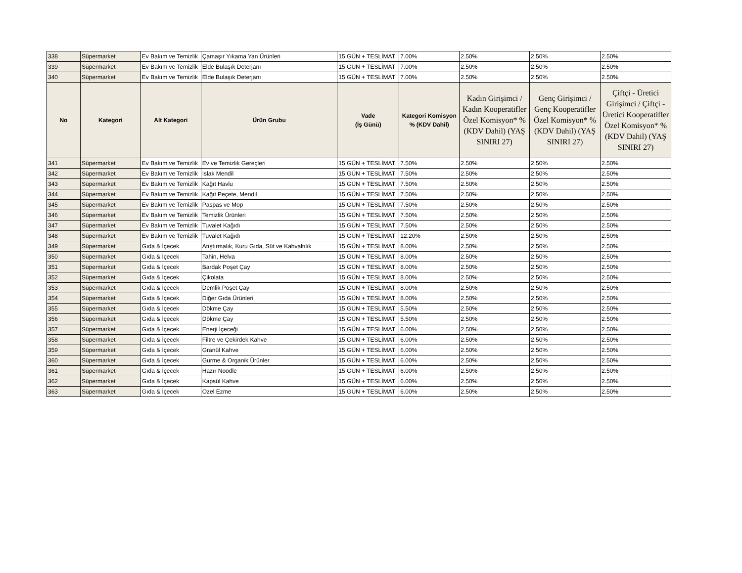| 338 | Süpermarket | Ev Bakım ve Temizlik | Çamaşır Yıkama Yan Ürünleri | 15 GÜN + TESLİMAT | 7.00% | 2.50% | 2.50% | 2.50% |
| 339 | Süpermarket | Ev Bakım ve Temizlik | Elde Bulaşık Deterjanı | 15 GÜN + TESLİMAT | 7.00% | 2.50% | 2.50% | 2.50% |
| 340 | Süpermarket | Ev Bakım ve Temizlik | Elde Bulaşık Deterjanı | 15 GÜN + TESLİMAT | 7.00% | 2.50% | 2.50% | 2.50% |
| No | Kategori | Alt Kategori | Ürün Grubu | Vade (İş Günü) | Kategori Komisyon % (KDV Dahil) | Kadın Girişimci / Kadın Kooperatifler Özel Komisyon* % (KDV Dahil) (YAŞ SINIRI 27) | Genç Girişimci / Genç Kooperatifler Özel Komisyon* % (KDV Dahil) (YAŞ SINIRI 27) | Çiftçi - Üretici Girişimci / Çiftçi - Üretici Kooperatifler Özel Komisyon* % (KDV Dahil) (YAŞ SINIRI 27) |
| 341 | Süpermarket | Ev Bakım ve Temizlik | Ev ve Temizlik Gereçleri | 15 GÜN + TESLİMAT | 7.50% | 2.50% | 2.50% | 2.50% |
| 342 | Süpermarket | Ev Bakım ve Temizlik | Islak Mendil | 15 GÜN + TESLİMAT | 7.50% | 2.50% | 2.50% | 2.50% |
| 343 | Süpermarket | Ev Bakım ve Temizlik | Kağıt Havlu | 15 GÜN + TESLİMAT | 7.50% | 2.50% | 2.50% | 2.50% |
| 344 | Süpermarket | Ev Bakım ve Temizlik | Kağıt Peçete, Mendil | 15 GÜN + TESLİMAT | 7.50% | 2.50% | 2.50% | 2.50% |
| 345 | Süpermarket | Ev Bakım ve Temizlik | Paspas ve Mop | 15 GÜN + TESLİMAT | 7.50% | 2.50% | 2.50% | 2.50% |
| 346 | Süpermarket | Ev Bakım ve Temizlik | Temizlik Ürünleri | 15 GÜN + TESLİMAT | 7.50% | 2.50% | 2.50% | 2.50% |
| 347 | Süpermarket | Ev Bakım ve Temizlik | Tuvalet Kağıdı | 15 GÜN + TESLİMAT | 7.50% | 2.50% | 2.50% | 2.50% |
| 348 | Süpermarket | Ev Bakım ve Temizlik | Tuvalet Kağıdı | 15 GÜN + TESLİMAT | 12.20% | 2.50% | 2.50% | 2.50% |
| 349 | Süpermarket | Gıda & İçecek | Atıştırmalık, Kuru Gıda, Süt ve Kahvaltılık | 15 GÜN + TESLİMAT | 8.00% | 2.50% | 2.50% | 2.50% |
| 350 | Süpermarket | Gıda & İçecek | Tahin, Helva | 15 GÜN + TESLİMAT | 8.00% | 2.50% | 2.50% | 2.50% |
| 351 | Süpermarket | Gıda & İçecek | Bardak Poşet Çay | 15 GÜN + TESLİMAT | 8.00% | 2.50% | 2.50% | 2.50% |
| 352 | Süpermarket | Gıda & İçecek | Çikolata | 15 GÜN + TESLİMAT | 8.00% | 2.50% | 2.50% | 2.50% |
| 353 | Süpermarket | Gıda & İçecek | Demlik Poşet Çay | 15 GÜN + TESLİMAT | 8.00% | 2.50% | 2.50% | 2.50% |
| 354 | Süpermarket | Gıda & İçecek | Diğer Gıda Ürünleri | 15 GÜN + TESLİMAT | 8.00% | 2.50% | 2.50% | 2.50% |
| 355 | Süpermarket | Gıda & İçecek | Dökme Çay | 15 GÜN + TESLİMAT | 5.50% | 2.50% | 2.50% | 2.50% |
| 356 | Süpermarket | Gıda & İçecek | Dökme Çay | 15 GÜN + TESLİMAT | 5.50% | 2.50% | 2.50% | 2.50% |
| 357 | Süpermarket | Gıda & İçecek | Enerji İçeceği | 15 GÜN + TESLİMAT | 6.00% | 2.50% | 2.50% | 2.50% |
| 358 | Süpermarket | Gıda & İçecek | Filtre ve Çekirdek Kahve | 15 GÜN + TESLİMAT | 6.00% | 2.50% | 2.50% | 2.50% |
| 359 | Süpermarket | Gıda & İçecek | Granül Kahve | 15 GÜN + TESLİMAT | 6.00% | 2.50% | 2.50% | 2.50% |
| 360 | Süpermarket | Gıda & İçecek | Gurme & Organik Ürünler | 15 GÜN + TESLİMAT | 6.00% | 2.50% | 2.50% | 2.50% |
| 361 | Süpermarket | Gıda & İçecek | Hazır Noodle | 15 GÜN + TESLİMAT | 6.00% | 2.50% | 2.50% | 2.50% |
| 362 | Süpermarket | Gıda & İçecek | Kapsül Kahve | 15 GÜN + TESLİMAT | 6.00% | 2.50% | 2.50% | 2.50% |
| 363 | Süpermarket | Gıda & İçecek | Özel Ezme | 15 GÜN + TESLİMAT | 6.00% | 2.50% | 2.50% | 2.50% |